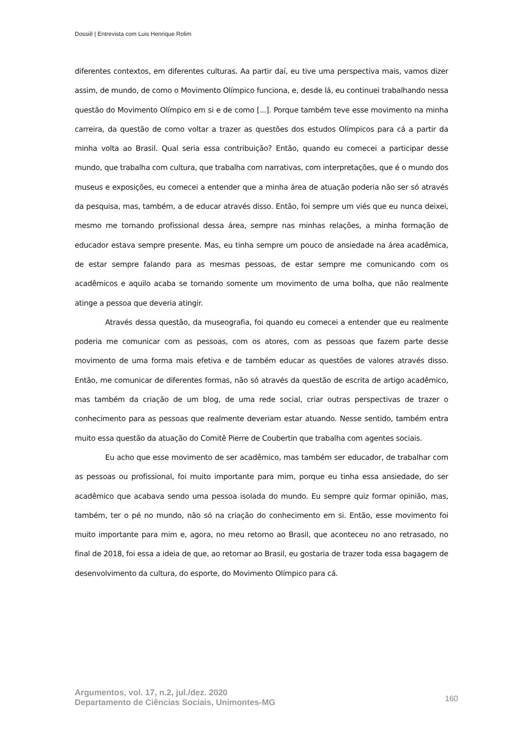Dossiê | Entrevista com Luis Henrique Rolim
diferentes contextos, em diferentes culturas. Aa partir daí, eu tive uma perspectiva mais, vamos dizer assim, de mundo, de como o Movimento Olímpico funciona, e, desde lá, eu continuei trabalhando nessa questão do Movimento Olímpico em si e de como [...]. Porque também teve esse movimento na minha carreira, da questão de como voltar a trazer as questões dos estudos Olímpicos para cá a partir da minha volta ao Brasil. Qual seria essa contribuição? Então, quando eu comecei a participar desse mundo, que trabalha com cultura, que trabalha com narrativas, com interpretações, que é o mundo dos museus e exposições, eu comecei a entender que a minha área de atuação poderia não ser só através da pesquisa, mas, também, a de educar através disso. Então, foi sempre um viés que eu nunca deixei, mesmo me tornando profissional dessa área, sempre nas minhas relações, a minha formação de educador estava sempre presente. Mas, eu tinha sempre um pouco de ansiedade na área acadêmica, de estar sempre falando para as mesmas pessoas, de estar sempre me comunicando com os acadêmicos e aquilo acaba se tornando somente um movimento de uma bolha, que não realmente atinge a pessoa que deveria atingir.
Através dessa questão, da museografia, foi quando eu comecei a entender que eu realmente poderia me comunicar com as pessoas, com os atores, com as pessoas que fazem parte desse movimento de uma forma mais efetiva e de também educar as questões de valores através disso. Então, me comunicar de diferentes formas, não só através da questão de escrita de artigo acadêmico, mas também da criação de um blog, de uma rede social, criar outras perspectivas de trazer o conhecimento para as pessoas que realmente deveriam estar atuando. Nesse sentido, também entra muito essa questão da atuação do Comitê Pierre de Coubertin que trabalha com agentes sociais.
Eu acho que esse movimento de ser acadêmico, mas também ser educador, de trabalhar com as pessoas ou profissional, foi muito importante para mim, porque eu tinha essa ansiedade, do ser acadêmico que acabava sendo uma pessoa isolada do mundo. Eu sempre quiz formar opinião, mas, também, ter o pé no mundo, não só na criação do conhecimento em si. Então, esse movimento foi muito importante para mim e, agora, no meu retorno ao Brasil, que aconteceu no ano retrasado, no final de 2018, foi essa a ideia de que, ao retornar ao Brasil, eu gostaria de trazer toda essa bagagem de desenvolvimento da cultura, do esporte, do Movimento Olímpico para cá.
Argumentos, vol. 17, n.2, jul./dez. 2020
Departamento de Ciências Sociais, Unimontes-MG
160